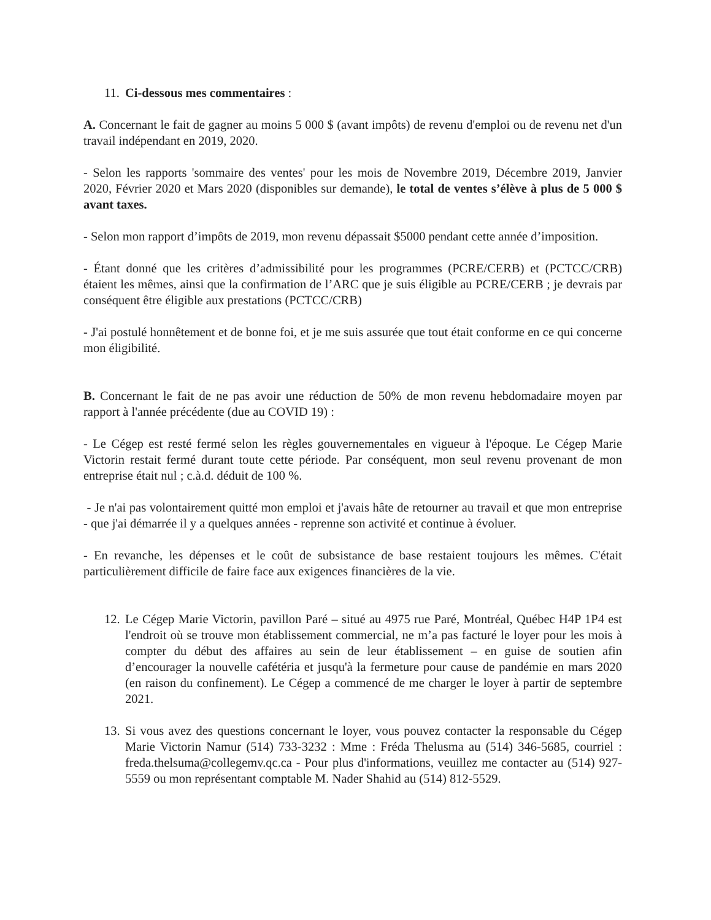11. Ci-dessous mes commentaires :
A. Concernant le fait de gagner au moins 5 000 $ (avant impôts) de revenu d'emploi ou de revenu net d'un travail indépendant en 2019, 2020.
- Selon les rapports 'sommaire des ventes' pour les mois de Novembre 2019, Décembre 2019, Janvier 2020, Février 2020 et Mars 2020 (disponibles sur demande), le total de ventes s’élève à plus de 5 000 $ avant taxes.
- Selon mon rapport d’impôts de 2019, mon revenu dépassait $5000 pendant cette année d’imposition.
- Étant donné que les critères d’admissibilité pour les programmes (PCRE/CERB) et (PCTCC/CRB) étaient les mêmes, ainsi que la confirmation de l’ARC que je suis éligible au PCRE/CERB ; je devrais par conséquent être éligible aux prestations (PCTCC/CRB)
- J'ai postulé honnêtement et de bonne foi, et je me suis assurée que tout était conforme en ce qui concerne mon éligibilité.
B. Concernant le fait de ne pas avoir une réduction de 50% de mon revenu hebdomadaire moyen par rapport à l'année précédente (due au COVID 19) :
- Le Cégep est resté fermé selon les règles gouvernementales en vigueur à l'époque. Le Cégep Marie Victorin restait fermé durant toute cette période. Par conséquent, mon seul revenu provenant de mon entreprise était nul ; c.à.d. déduit de 100 %.
- Je n'ai pas volontairement quitté mon emploi et j'avais hâte de retourner au travail et que mon entreprise - que j'ai démarrée il y a quelques années - reprenne son activité et continue à évoluer.
- En revanche, les dépenses et le coût de subsistance de base restaient toujours les mêmes. C'était particulièrement difficile de faire face aux exigences financières de la vie.
12. Le Cégep Marie Victorin, pavillon Paré – situé au 4975 rue Paré, Montréal, Québec H4P 1P4 est l'endroit où se trouve mon établissement commercial, ne m’a pas facturé le loyer pour les mois à compter du début des affaires au sein de leur établissement – en guise de soutien afin d’encourager la nouvelle cafétéria et jusqu'à la fermeture pour cause de pandémie en mars 2020 (en raison du confinement). Le Cégep a commencé de me charger le loyer à partir de septembre 2021.
13. Si vous avez des questions concernant le loyer, vous pouvez contacter la responsable du Cégep Marie Victorin Namur (514) 733-3232 : Mme : Fréda Thelusma au (514) 346-5685, courriel : freda.thelsuma@collegemv.qc.ca - Pour plus d'informations, veuillez me contacter au (514) 927-5559 ou mon représentant comptable M. Nader Shahid au (514) 812-5529.